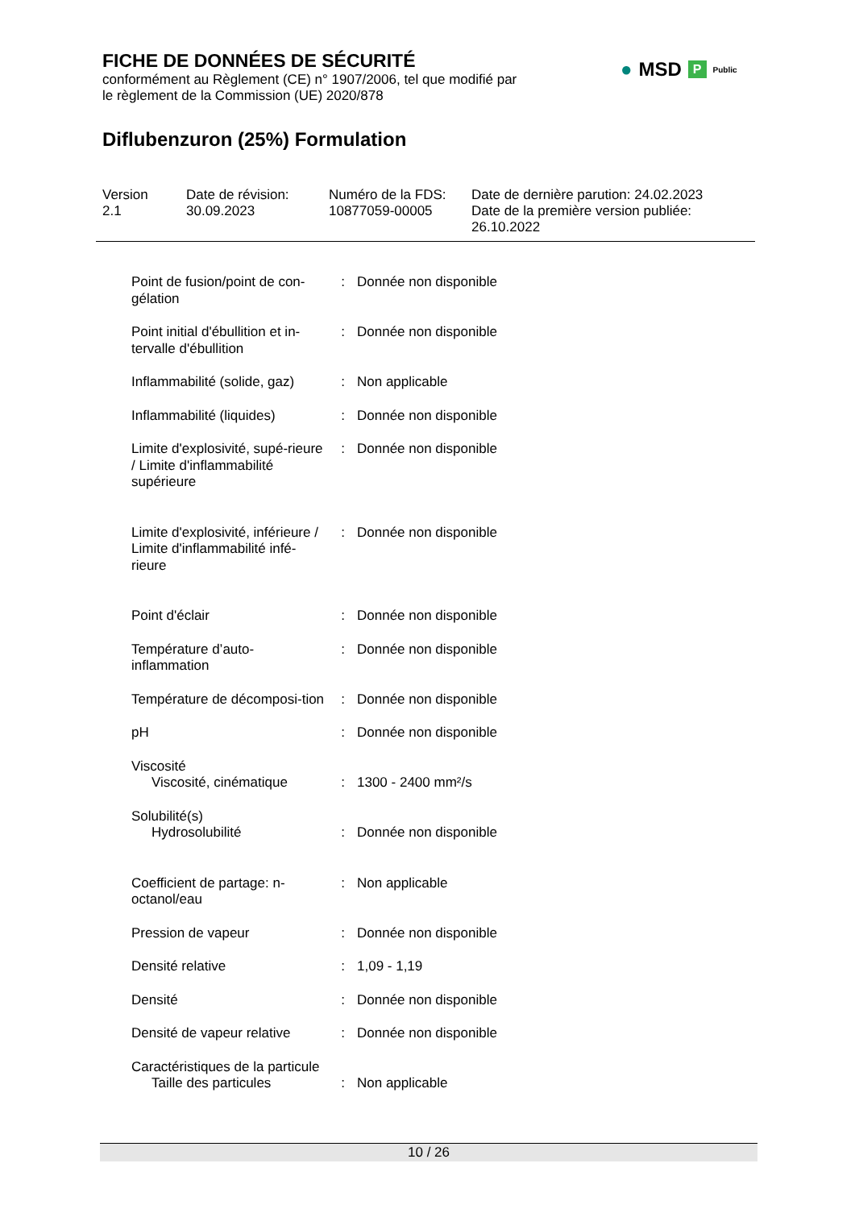FICHE DE DONNÉES DE SÉCURITÉ
conformément au Règlement (CE) n° 1907/2006, tel que modifié par
le règlement de la Commission (UE) 2020/878
Diflubenzuron (25%) Formulation
● MSD P Public
Version
2.1
Date de révision:
30.09.2023
Numéro de la FDS:
10877059-00005
Date de dernière parution: 24.02.2023
Date de la première version publiée:
26.10.2022
| Point de fusion/point de con-gélation | : | Donnée non disponible |
| Point initial d'ébullition et in-tervalle d'ébullition | : | Donnée non disponible |
| Inflammabilité (solide, gaz) | : | Non applicable |
| Inflammabilité (liquides) | : | Donnée non disponible |
| Limite d'explosivité, supé-rieure / Limite d'inflammabilité supérieure | : | Donnée non disponible |
| Limite d'explosivité, inférieure / Limite d'inflammabilité infé-rieure | : | Donnée non disponible |
| Point d'éclair | : | Donnée non disponible |
| Température d’auto-inflammation | : | Donnée non disponible |
| Température de décomposi-tion | : | Donnée non disponible |
| pH | : | Donnée non disponible |
| Viscosité Viscosité, cinématique | : | 1300 - 2400 mm²/s |
| Solubilité(s) Hydrosolubilité | : | Donnée non disponible |
| Coefficient de partage: n-octanol/eau | : | Non applicable |
| Pression de vapeur | : | Donnée non disponible |
| Densité relative | : | 1,09 - 1,19 |
| Densité | : | Donnée non disponible |
| Densité de vapeur relative | : | Donnée non disponible |
| Caractéristiques de la particule Taille des particules | : | Non applicable |
10 / 26